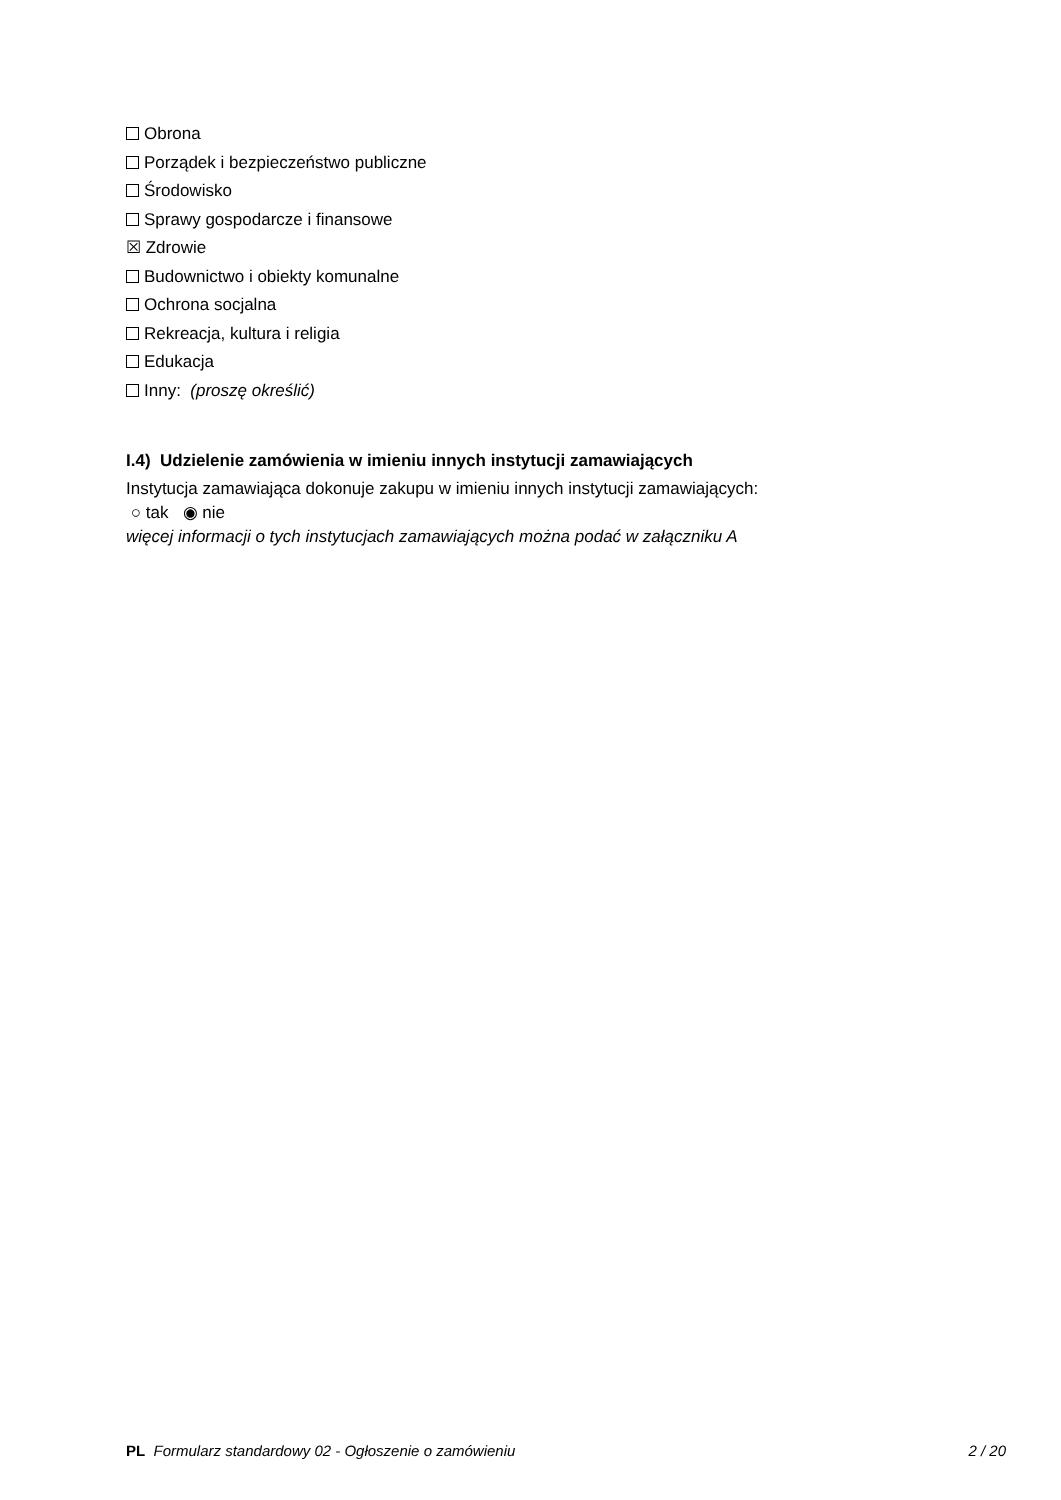Obrona
Porządek i bezpieczeństwo publiczne
Środowisko
Sprawy gospodarcze i finansowe
☒ Zdrowie
Budownictwo i obiekty komunalne
Ochrona socjalna
Rekreacja, kultura i religia
Edukacja
Inny: (proszę określić)
I.4) Udzielenie zamówienia w imieniu innych instytucji zamawiających
Instytucja zamawiająca dokonuje zakupu w imieniu innych instytucji zamawiających:
○ tak ◉ nie
więcej informacji o tych instytucjach zamawiających można podać w załączniku A
PL Formularz standardowy 02 - Ogłoszenie o zamówieniu 2 / 20